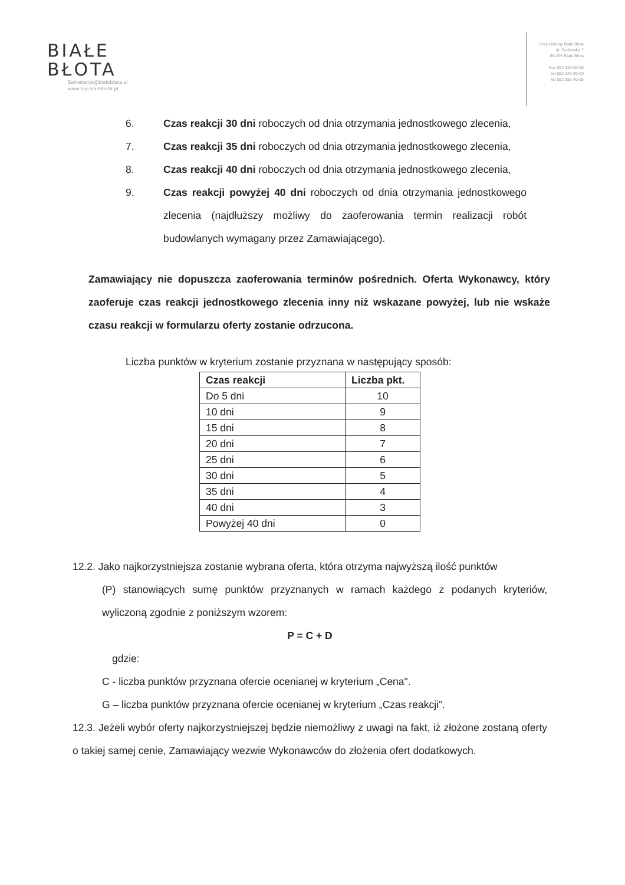BIAŁE
BŁOTA
Sekretariat@bialebiota.pl
www.bip.bialebiota.pl
Urząd Gminy Białe Błota
ul. Szubińska 7
86-005 Białe Błota
Fax 052 323-00-80
tel 052 323-90-00
tel 052 381-40-95
6. Czas reakcji 30 dni roboczych od dnia otrzymania jednostkowego zlecenia,
7. Czas reakcji 35 dni roboczych od dnia otrzymania jednostkowego zlecenia,
8. Czas reakcji 40 dni roboczych od dnia otrzymania jednostkowego zlecenia,
9. Czas reakcji powyżej 40 dni roboczych od dnia otrzymania jednostkowego zlecenia (najdłuższy możliwy do zaoferowania termin realizacji robót budowlanych wymagany przez Zamawiającego).
Zamawiający nie dopuszcza zaoferowania terminów pośrednich. Oferta Wykonawcy, który zaoferuje czas reakcji jednostkowego zlecenia inny niż wskazane powyżej, lub nie wskaże czasu reakcji w formularzu oferty zostanie odrzucona.
Liczba punktów w kryterium zostanie przyznana w następujący sposób:
| Czas reakcji | Liczba pkt. |
| --- | --- |
| Do 5 dni | 10 |
| 10 dni | 9 |
| 15 dni | 8 |
| 20 dni | 7 |
| 25 dni | 6 |
| 30 dni | 5 |
| 35 dni | 4 |
| 40 dni | 3 |
| Powyżej 40 dni | 0 |
12.2. Jako najkorzystniejsza zostanie wybrana oferta, która otrzyma najwyższą ilość punktów
(P) stanowiących sumę punktów przyznanych w ramach każdego z podanych kryteriów, wyliczoną zgodnie z poniższym wzorem:
P = C + D
gdzie:
C - liczba punktów przyznana ofercie ocenianej w kryterium „Cena".
G – liczba punktów przyznana ofercie ocenianej w kryterium „Czas reakcji”.
12.3. Jeżeli wybór oferty najkorzystniejszej będzie niemożliwy z uwagi na fakt, iż złożone zostaną oferty o takiej samej cenie, Zamawiający wezwie Wykonawców do złożenia ofert dodatkowych.